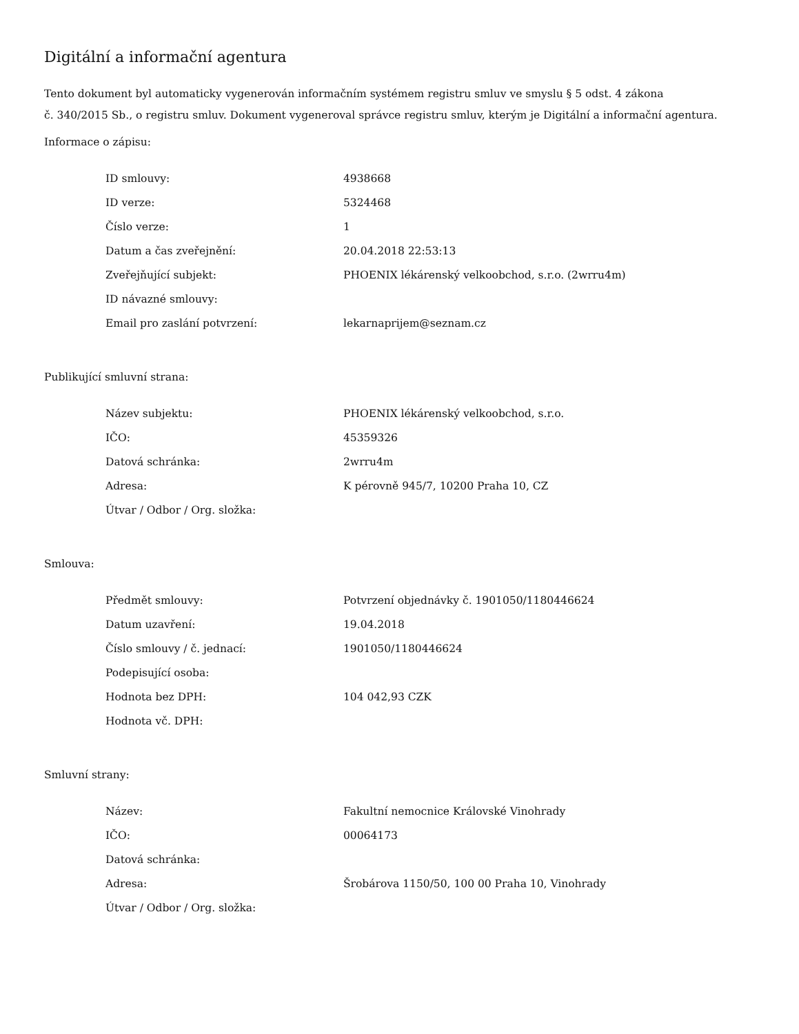Digitální a informační agentura
Tento dokument byl automaticky vygenerován informačním systémem registru smluv ve smyslu § 5 odst. 4 zákona
č. 340/2015 Sb., o registru smluv. Dokument vygeneroval správce registru smluv, kterým je Digitální a informační agentura.
Informace o zápisu:
| ID smlouvy: | 4938668 |
| ID verze: | 5324468 |
| Číslo verze: | 1 |
| Datum a čas zveřejnění: | 20.04.2018 22:53:13 |
| Zveřejňující subjekt: | PHOENIX lékárenský velkoobchod, s.r.o. (2wrru4m) |
| ID návazné smlouvy: | |
| Email pro zaslání potvrzení: | lekarnaprijem@seznam.cz |
Publikující smluvní strana:
| Název subjektu: | PHOENIX lékárenský velkoobchod, s.r.o. |
| IČO: | 45359326 |
| Datová schránka: | 2wrru4m |
| Adresa: | K pérovně 945/7, 10200 Praha 10, CZ |
| Útvar / Odbor / Org. složka: | |
Smlouva:
| Předmět smlouvy: | Potvrzení objednávky č. 1901050/1180446624 |
| Datum uzavření: | 19.04.2018 |
| Číslo smlouvy / č. jednací: | 1901050/1180446624 |
| Podepisující osoba: | |
| Hodnota bez DPH: | 104 042,93 CZK |
| Hodnota vč. DPH: | |
Smluvní strany:
| Název: | Fakultní nemocnice Královské Vinohrady |
| IČO: | 00064173 |
| Datová schránka: | |
| Adresa: | Šrobárova 1150/50, 100 00 Praha 10, Vinohrady |
| Útvar / Odbor / Org. složka: | |